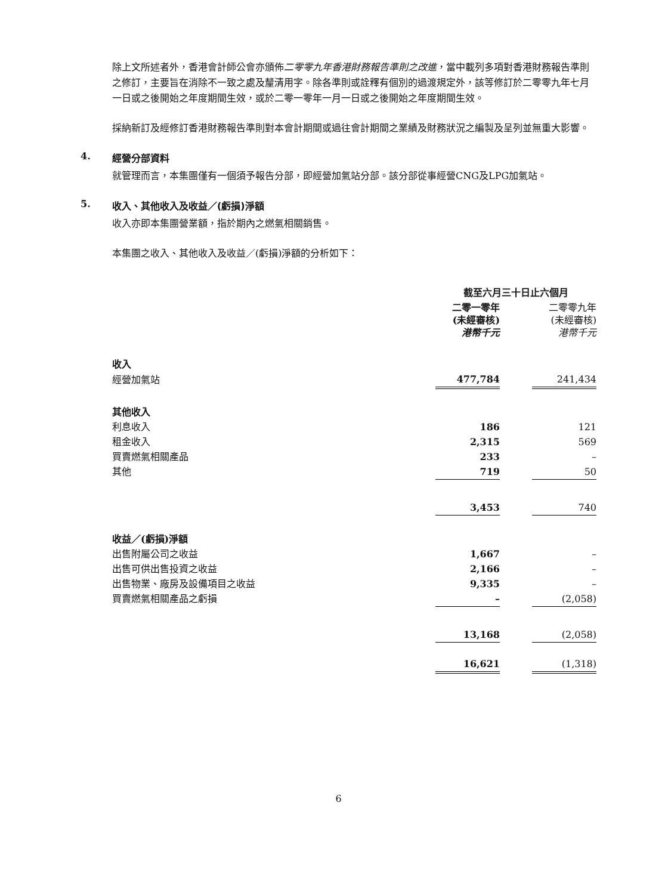除上文所述者外，香港會計師公會亦頒佈二零零九年香港財務報告準則之改進，當中載列多項對香港財務報告準則之修訂，主要旨在消除不一致之處及釐清用字。除各準則或詮釋有個別的過渡規定外，該等修訂於二零零九年七月一日或之後開始之年度期間生效，或於二零一零年一月一日或之後開始之年度期間生效。
採納新訂及經修訂香港財務報告準則對本會計期間或過往會計期間之業績及財務狀況之編製及呈列並無重大影響。
4. 經營分部資料
就管理而言，本集團僅有一個須予報告分部，即經營加氣站分部。該分部從事經營CNG及LPG加氣站。
5. 收入、其他收入及收益／(虧損)淨額
收入亦即本集團營業額，指於期內之燃氣相關銷售。
本集團之收入、其他收入及收益／(虧損)淨額的分析如下：
| | 截至六月三十日止六個月 | | |
| | 二零一零年 (未經審核) 港幣千元 | | 二零零九年 (未經審核) 港幣千元 |
| 收入 | | | |
| 經營加氣站 | 477,784 | | 241,434 |
| 其他收入 | | | |
| 利息收入 | 186 | | 121 |
| 租金收入 | 2,315 | | 569 |
| 買賣燃氣相關產品 | 233 | | – |
| 其他 | 719 | | 50 |
| | 3,453 | | 740 |
| 收益／(虧損)淨額 | | | |
| 出售附屬公司之收益 | 1,667 | | – |
| 出售可供出售投資之收益 | 2,166 | | – |
| 出售物業、廠房及設備項目之收益 | 9,335 | | – |
| 買賣燃氣相關產品之虧損 | – | | (2,058) |
| | 13,168 | | (2,058) |
| | 16,621 | | (1,318) |
6